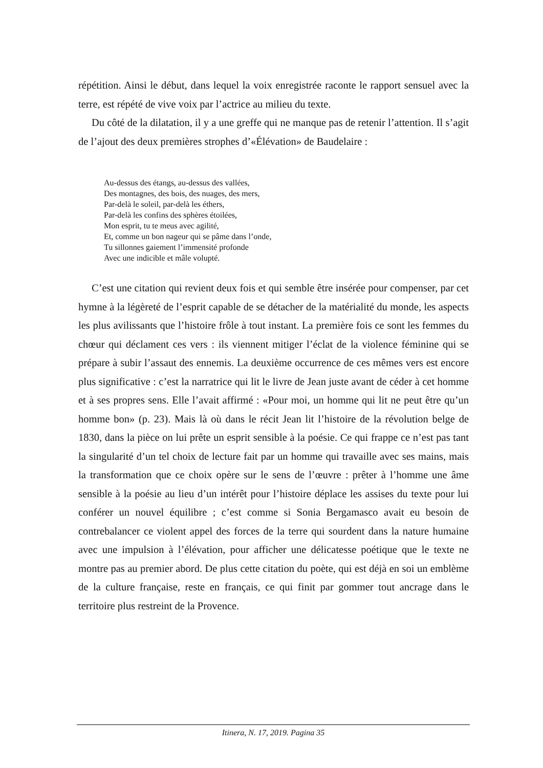répétition. Ainsi le début, dans lequel la voix enregistrée raconte le rapport sensuel avec la terre, est répété de vive voix par l’actrice au milieu du texte.
Du côté de la dilatation, il y a une greffe qui ne manque pas de retenir l’attention. Il s’agit de l’ajout des deux premières strophes d’«Élévation» de Baudelaire :
Au-dessus des étangs, au-dessus des vallées,
Des montagnes, des bois, des nuages, des mers,
Par-delà le soleil, par-delà les éthers,
Par-delà les confins des sphères étoilées,
Mon esprit, tu te meus avec agilité,
Et, comme un bon nageur qui se pâme dans l’onde,
Tu sillonnes gaiement l’immensité profonde
Avec une indicible et mâle volupté.
C’est une citation qui revient deux fois et qui semble être insérée pour compenser, par cet hymne à la légèreté de l’esprit capable de se détacher de la matérialité du monde, les aspects les plus avilissants que l’histoire frôle à tout instant. La première fois ce sont les femmes du chœur qui déclament ces vers : ils viennent mitiger l’éclat de la violence féminine qui se prépare à subir l’assaut des ennemis. La deuxième occurrence de ces mêmes vers est encore plus significative : c’est la narratrice qui lit le livre de Jean juste avant de céder à cet homme et à ses propres sens. Elle l’avait affirmé : «Pour moi, un homme qui lit ne peut être qu’un homme bon» (p. 23). Mais là où dans le récit Jean lit l’histoire de la révolution belge de 1830, dans la pièce on lui prête un esprit sensible à la poésie. Ce qui frappe ce n’est pas tant la singularité d’un tel choix de lecture fait par un homme qui travaille avec ses mains, mais la transformation que ce choix opère sur le sens de l’œuvre : prêter à l’homme une âme sensible à la poésie au lieu d’un intérêt pour l’histoire déplace les assises du texte pour lui conférer un nouvel équilibre ; c’est comme si Sonia Bergamasco avait eu besoin de contrebalancer ce violent appel des forces de la terre qui sourdent dans la nature humaine avec une impulsion à l’élévation, pour afficher une délicatesse poétique que le texte ne montre pas au premier abord. De plus cette citation du poète, qui est déjà en soi un emblème de la culture française, reste en français, ce qui finit par gommer tout ancrage dans le territoire plus restreint de la Provence.
Itinera, N. 17, 2019. Pagina 35